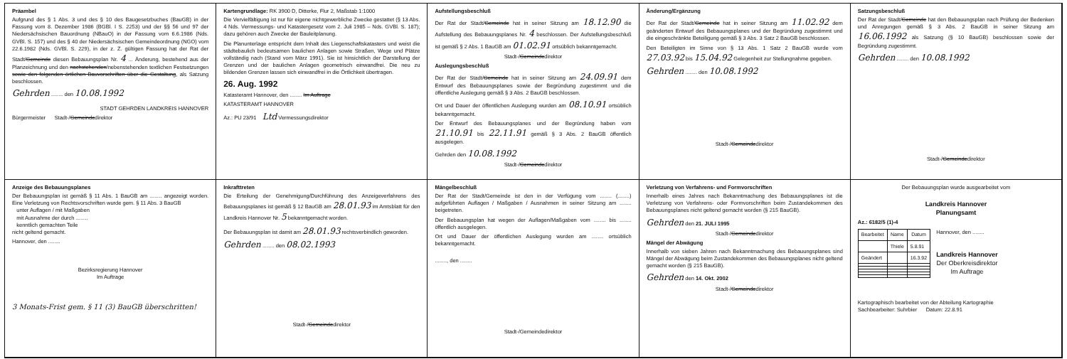Präambel
Aufgrund des § 1 Abs. 3 und des § 10 des Baugesetzbuches (BauGB) in der Fassung vom 8. Dezember 1986 (BGBl. I S. 2253) und der §§ 56 und 97 der Niedersächsischen Bauordnung (NBauO) in der Fassung vom 6.6.1986 (Nds. GVBl. S. 157) und des § 40 der Niedersächsischen Gemeindeordnung (NGO) vom 22.6.1982 (Nds. GVBl. S. 229), in der z. Z. gültigen Fassung hat der Rat der Stadt/Gemeinde diesen Bebauungsplan Nr. 4 ... Änderung, bestehend aus der Planzeichnung und den nachstehenden/nebenstehenden textlichen Festsetzungen sowie den folgenden örtlichen Bauvorschriften über die Gestaltung, als Satzung beschlossen.
Gehrden ........ den 10.08.1992
STADT GEHRDEN LANDKREIS HANNOVER
Bürgermeister Stadt-/Gemeindedirektor
Kartengrundlage: RK 3900 D, Ditterke, Flur 2, Maßstab 1:1000
Die Vervielfältigung ist nur für eigene nichtgewerbliche Zwecke gestattet (§ 13 Abs. 4 Nds. Vermessungs- und Katastergesetz vom 2. Juli 1985 – Nds. GVBl. S. 187); dazu gehören auch Zwecke der Bauleitplanung.
Die Planunterlage entspricht dem Inhalt des Liegenschaftskatasters und weist die städtebaulich bedeutsamen baulichen Anlagen sowie Straßen, Wege und Plätze vollständig nach (Stand vom März 1991). Sie ist hinsichtlich der Darstellung der Grenzen und der baulichen Anlagen geometrisch einwandfrei. Die neu zu bildenden Grenzen lassen sich einwandfrei in die Örtlichkeit übertragen.
26. Aug. 1992
Katasteramt Hannover, den ........ Im Auftrage
KATASTERAMT HANNOVER
Az.: PU 23/91 Ltd Vermessungsdirektor
Aufstellungsbeschluß
Der Rat der Stadt/Gemeinde hat in seiner Sitzung am 18.12.90 die Aufstellung des Bebauungsplanes Nr. 4 beschlossen. Der Aufstellungsbeschluß ist gemäß § 2 Abs. 1 BauGB am 01.02.91 ortsüblich bekanntgemacht.
Stadt-/Gemeindedirektor
Auslegungsbeschluß
Der Rat der Stadt/Gemeinde hat in seiner Sitzung am 24.09.91 dem Entwurf des Bebauungsplanes sowie der Begründung zugestimmt und die öffentliche Auslegung gemäß § 3 Abs. 2 BauGB beschlossen.
Ort und Dauer der öffentlichen Auslegung wurden am 08.10.91 ortsüblich bekanntgemacht.
Der Entwurf des Bebauungsplanes und der Begründung haben vom 21.10.91 bis 22.11.91 gemäß § 3 Abs. 2 BauGB öffentlich ausgelegen.
Gehrden den 10.08.1992
Stadt-/Gemeindedirektor
Änderung/Ergänzung
Der Rat der Stadt/Gemeinde hat in seiner Sitzung am 11.02.92 dem geänderten Entwurf des Bebauungsplanes und der Begründung zugestimmt und die eingeschränkte Beteiligung gemäß § 3 Abs. 3 Satz 2 BauGB beschlossen.
Den Beteiligten im Sinne von § 13 Abs. 1 Satz 2 BauGB wurde vom 27.03.92 bis 15.04.92 Gelegenheit zur Stellungnahme gegeben.
Gehrden ........ den 10.08.1992
Stadt-/Gemeindedirektor
Satzungsbeschluß
Der Rat der Stadt/Gemeinde hat den Bebauungsplan nach Prüfung der Bedenken und Anregungen gemäß § 3 Abs. 2 BauGB in seiner Sitzung am 16.06.1992 als Satzung (§ 10 BauGB) beschlossen sowie der Begründung zugestimmt.
Gehrden ........ den 10.08.1992
Stadt-/Gemeindedirektor
Anzeige des Bebauungsplanes
Der Bebauungsplan ist gemäß § 11 Abs. 1 BauGB am ........ angezeigt worden. Eine Verletzung von Rechtsvorschriften wurde gem. § 11 Abs. 3 BauGB
unter Auflagen / mit Maßgaben
mit Ausnahme der durch ........
kenntlich gemachten Teile
nicht geltend gemacht.
Hannover, den ........
Bezirksregierung Hannover
Im Auftrage
3 Monats-Frist gem. § 11 (3) BauGB überschritten!
Inkrafttreten
Die Erteilung der Genehmigung/Durchführung des Anzeigeverfahrens des Bebauungsplanes ist gemäß § 12 BauGB am 28.01.93 im Amtsblatt für den Landkreis Hannover Nr. 5 bekanntgemacht worden.
Der Bebauungsplan ist damit am 28.01.93 rechtsverbindlich geworden.
Gehrden ........ den 08.02.1993
Stadt-/Gemeindedirektor
Mängelbeschluß
Der Rat der Stadt/Gemeinde ist den in der Verfügung vom ........ (........) aufgeführten Auflagen / Maßgaben / Ausnahmen in seiner Sitzung am ........ beigetreten.
Der Bebauungsplan hat wegen der Auflagen/Maßgaben vom ........ bis ........ öffentlich ausgelegen.
Ort und Dauer der öffentlichen Auslegung wurden am ........ ortsüblich bekanntgemacht.
........, den ........
Stadt-/Gemeindedirektor
Verletzung von Verfahrens- und Formvorschriften
Innerhalb eines Jahres nach Bekanntmachung des Bebauungsplanes ist die Verletzung von Verfahrens- oder Formvorschriften beim Zustandekommen des Bebauungsplanes nicht geltend gemacht worden (§ 215 BauGB).
Gehrden den 21. JULI 1995
Stadt-/Gemeindedirektor
Mängel der Abwägung
Innerhalb von sieben Jahren nach Bekanntmachung des Bebauungsplanes sind Mängel der Abwägung beim Zustandekommen des Bebauungsplanes nicht geltend gemacht worden (§ 215 BauGB).
Gehrden den 14. Okt. 2002
Stadt-/Gemeindedirektor
Der Bebauungsplan wurde ausgearbeitet vom
Landkreis Hannover
Planungsamt
Az.: 6182/5 (1)-4
| Bearbeitet | Name | Datum |
| --- | --- | --- |
| | Thiele | 5.8.91 |
| Geändert | | 16.3.92 |
Hannover, den ........
Landkreis Hannover
Der Oberkreisdirektor
Im Auftrage
Kartographisch bearbeitet von der Abteilung Kartographie
Sachbearbeiter: Suhrbier Datum: 22.8.91